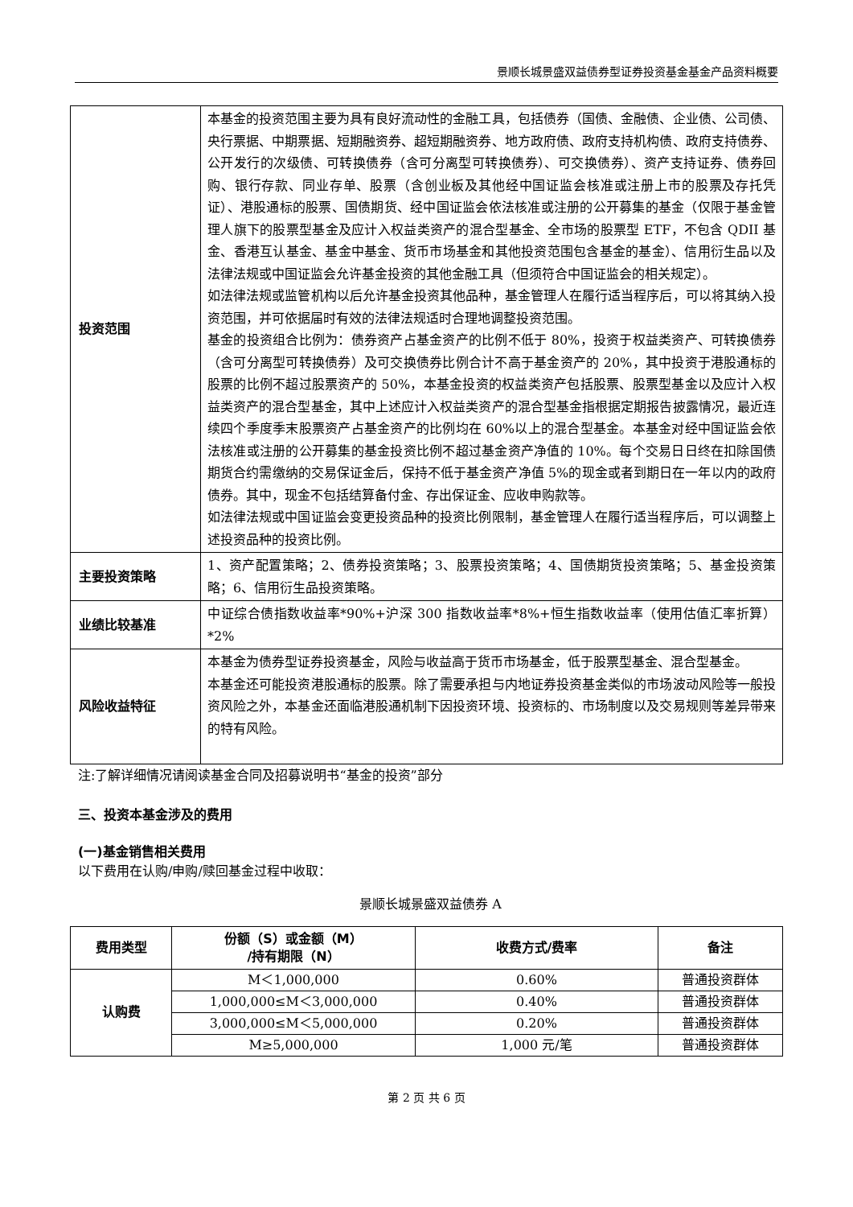景顺长城景盛双益债券型证券投资基金基金产品资料概要
| 投资范围 | 本基金的投资范围主要为具有良好流动性的金融工具，包括债券（国债、金融债、企业债、公司债、央行票据、中期票据、短期融资券、超短期融资券、地方政府债、政府支持机构债、政府支持债券、公开发行的次级债、可转换债券（含可分离型可转换债券）、可交换债券）、资产支持证券、债券回购、银行存款、同业存单、股票（含创业板及其他经中国证监会核准或注册上市的股票及存托凭证）、港股通标的股票、国债期货、经中国证监会依法核准或注册的公开募集的基金（仅限于基金管理人旗下的股票型基金及应计入权益类资产的混合型基金、全市场的股票型 ETF，不包含 QDII 基金、香港互认基金、基金中基金、货币市场基金和其他投资范围包含基金的基金）、信用衍生品以及法律法规或中国证监会允许基金投资的其他金融工具（但须符合中国证监会的相关规定）。 如法律法规或监管机构以后允许基金投资其他品种，基金管理人在履行适当程序后，可以将其纳入投资范围，并可依据届时有效的法律法规适时合理地调整投资范围。 基金的投资组合比例为：债券资产占基金资产的比例不低于 80%，投资于权益类资产、可转换债券（含可分离型可转换债券）及可交换债券比例合计不高于基金资产的 20%，其中投资于港股通标的股票的比例不超过股票资产的 50%，本基金投资的权益类资产包括股票、股票型基金以及应计入权益类资产的混合型基金，其中上述应计入权益类资产的混合型基金指根据定期报告披露情况，最近连续四个季度季末股票资产占基金资产的比例均在 60%以上的混合型基金。本基金对经中国证监会依法核准或注册的公开募集的基金投资比例不超过基金资产净值的 10%。每个交易日日终在扣除国债期货合约需缴纳的交易保证金后，保持不低于基金资产净值 5%的现金或者到期日在一年以内的政府债券。其中，现金不包括结算备付金、存出保证金、应收申购款等。 如法律法规或中国证监会变更投资品种的投资比例限制，基金管理人在履行适当程序后，可以调整上述投资品种的投资比例。 |
| 主要投资策略 | 1、资产配置策略；2、债券投资策略；3、股票投资策略；4、国债期货投资策略；5、基金投资策略；6、信用衍生品投资策略。 |
| 业绩比较基准 | 中证综合债指数收益率*90%+沪深 300 指数收益率*8%+恒生指数收益率（使用估值汇率折算）*2% |
| 风险收益特征 | 本基金为债券型证券投资基金，风险与收益高于货币市场基金，低于股票型基金、混合型基金。 本基金还可能投资港股通标的股票。除了需要承担与内地证券投资基金类似的市场波动风险等一般投资风险之外，本基金还面临港股通机制下因投资环境、投资标的、市场制度以及交易规则等差异带来的特有风险。 |
注:了解详细情况请阅读基金合同及招募说明书“基金的投资”部分
三、投资本基金涉及的费用
(一)基金销售相关费用
以下费用在认购/申购/赎回基金过程中收取：
景顺长城景盛双益债券 A
| 费用类型 | 份额（S）或金额（M） /持有期限（N） | 收费方式/费率 | 备注 |
| --- | --- | --- | --- |
| 认购费 | M＜1,000,000 | 0.60% | 普通投资群体 |
| | 1,000,000≤M＜3,000,000 | 0.40% | 普通投资群体 |
| | 3,000,000≤M＜5,000,000 | 0.20% | 普通投资群体 |
| | M≥5,000,000 | 1,000 元/笔 | 普通投资群体 |
第 2 页 共 6 页